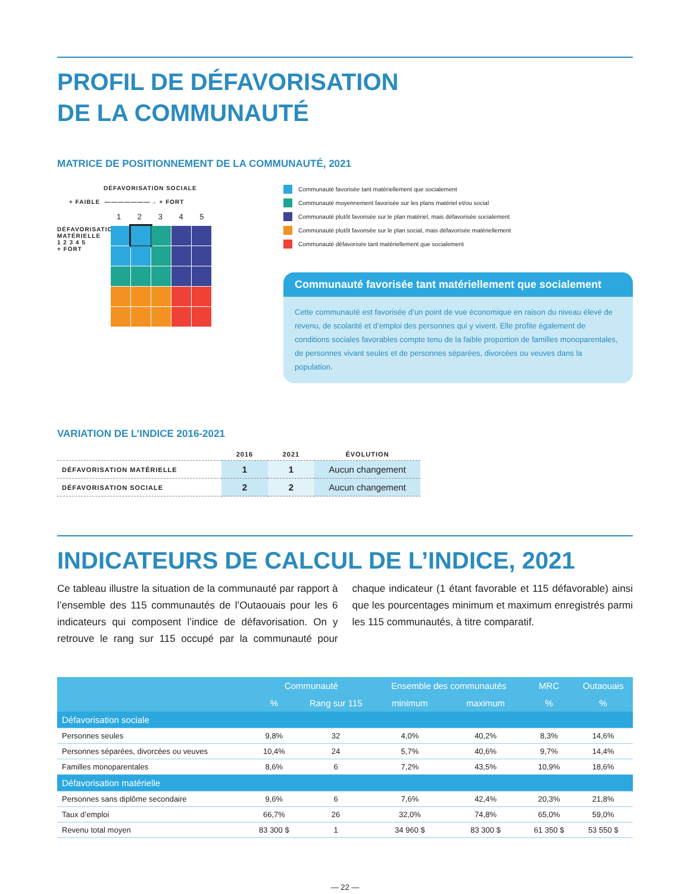PROFIL DE DÉFAVORISATION
DE LA COMMUNAUTÉ
MATRICE DE POSITIONNEMENT DE LA COMMUNAUTÉ, 2021
DÉFAVORISATION SOCIALE
+ FAIBLE ———————→ + FORT
1 2 3 4 5
DÉFAVORISATION MATÉRIELLE
1 2 3 4 5
+ FORT
Communauté favorisée tant matériellement que socialement
Communauté moyennement favorisée sur les plans matériel et/ou social
Communauté plutôt favorisée sur le plan matériel, mais défavorisée socialement
Communauté plutôt favorisée sur le plan social, mais défavorisée matériellement
Communauté défavorisée tant matériellement que socialement
Communauté favorisée tant matériellement que socialement
Cette communauté est favorisée d’un point de vue économique en raison du niveau élevé de revenu, de scolarité et d’emploi des personnes qui y vivent. Elle profite également de conditions sociales favorables compte tenu de la faible proportion de familles monoparentales, de personnes vivant seules et de personnes séparées, divorcées ou veuves dans la population.
VARIATION DE L’INDICE 2016-2021
| | 2016 | 2021 | ÉVOLUTION |
| --- | --- | --- | --- |
| DÉFAVORISATION MATÉRIELLE | 1 | 1 | Aucun changement |
| DÉFAVORISATION SOCIALE | 2 | 2 | Aucun changement |
INDICATEURS DE CALCUL DE L’INDICE, 2021
Ce tableau illustre la situation de la communauté par rapport à l’ensemble des 115 communautés de l’Outaouais pour les 6 indicateurs qui composent l’indice de défavorisation. On y retrouve le rang sur 115 occupé par la communauté pour chaque indicateur (1 étant favorable et 115 défavorable) ainsi que les pourcentages minimum et maximum enregistrés parmi les 115 communautés, à titre comparatif.
| | Communauté | | Ensemble des communautés | | MRC | Outaouais |
| --- | --- | --- | --- | --- | --- | --- |
| | % | Rang sur 115 | minimum | maximum | % | % |
| Défavorisation sociale | | | | | | |
| Personnes seules | 9,8% | 32 | 4,0% | 40,2% | 8,3% | 14,6% |
| Personnes séparées, divorcées ou veuves | 10,4% | 24 | 5,7% | 40,6% | 9,7% | 14,4% |
| Familles monoparentales | 8,6% | 6 | 7,2% | 43,5% | 10,9% | 18,6% |
| Défavorisation matérielle | | | | | | |
| Personnes sans diplôme secondaire | 9,6% | 6 | 7,6% | 42,4% | 20,3% | 21,8% |
| Taux d’emploi | 66,7% | 26 | 32,0% | 74,8% | 65,0% | 59,0% |
| Revenu total moyen | 83 300 $ | 1 | 34 960 $ | 83 300 $ | 61 350 $ | 53 550 $ |
— 22 —